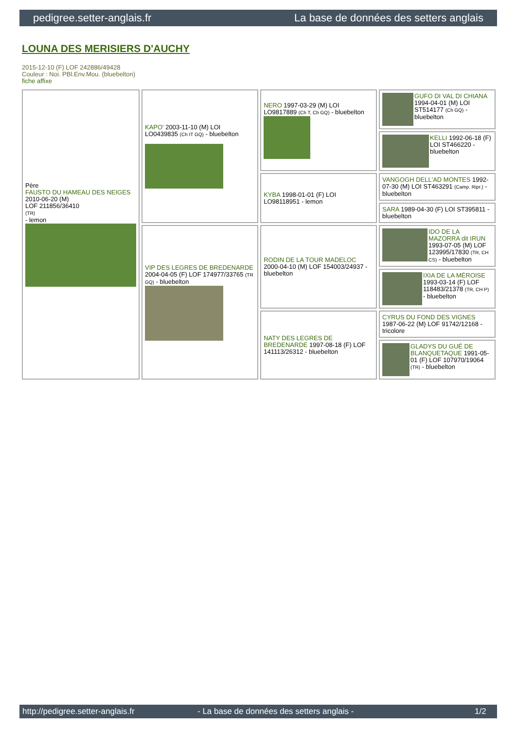pedigree.setter-anglais.fr La base de données des setters anglais
LOUNA DES MERISIERS D'AUCHY
2015-12-10 (F) LOF 242886/49428
Couleur : Noi. PBl.Env.Mou. (bluebelton)
fiche affixe
| Père FAUSTO DU HAMEAU DES NEIGES 2010-06-20 (M) LOF 211856/36410 (TR) - lemon | KAPO' 2003-11-10 (M) LOI LO0439835 (Ch IT GQ) - bluebelton | NERO 1997-03-29 (M) LOI LO9817889 (Ch T, Ch GQ) - bluebelton | GUFO DI VAL DI CHIANA 1994-04-01 (M) LOI ST514177 (Ch GQ) - bluebelton |
| | | | KELLI 1992-06-18 (F) LOI ST466220 - bluebelton |
| | | KYBA 1998-01-01 (F) LOI LO98118951 - lemon | VANGOGH DELL'AD MONTES 1992-07-30 (M) LOI ST463291 (Camp. Ripr.) - bluebelton |
| | | | SARA 1989-04-30 (F) LOI ST395811 - bluebelton |
| | VIP DES LEGRES DE BREDENARDE 2004-04-05 (F) LOF 174977/33765 (TR GQ) - bluebelton | RODIN DE LA TOUR MADELOC 2000-04-10 (M) LOF 154003/24937 - bluebelton | IDO DE LA MAZORRA dit IRUN 1993-07-05 (M) LOF 123995/17830 (TR, CH CS) - bluebelton |
| | | | IXIA DE LA MÉROISE 1993-03-14 (F) LOF 118483/21378 (TR, CH P) - bluebelton |
| | | NATY DES LEGRES DE BREDENARDE 1997-08-18 (F) LOF 141113/26312 - bluebelton | CYRUS DU FOND DES VIGNES 1987-06-22 (M) LOF 91742/12168 - tricolore |
| | | | GLADYS DU GUÉ DE BLANQUETAQUE 1991-05-01 (F) LOF 107970/19064 (TR) - bluebelton |
http://pedigree.setter-anglais.fr - La base de données des setters anglais - 1/2